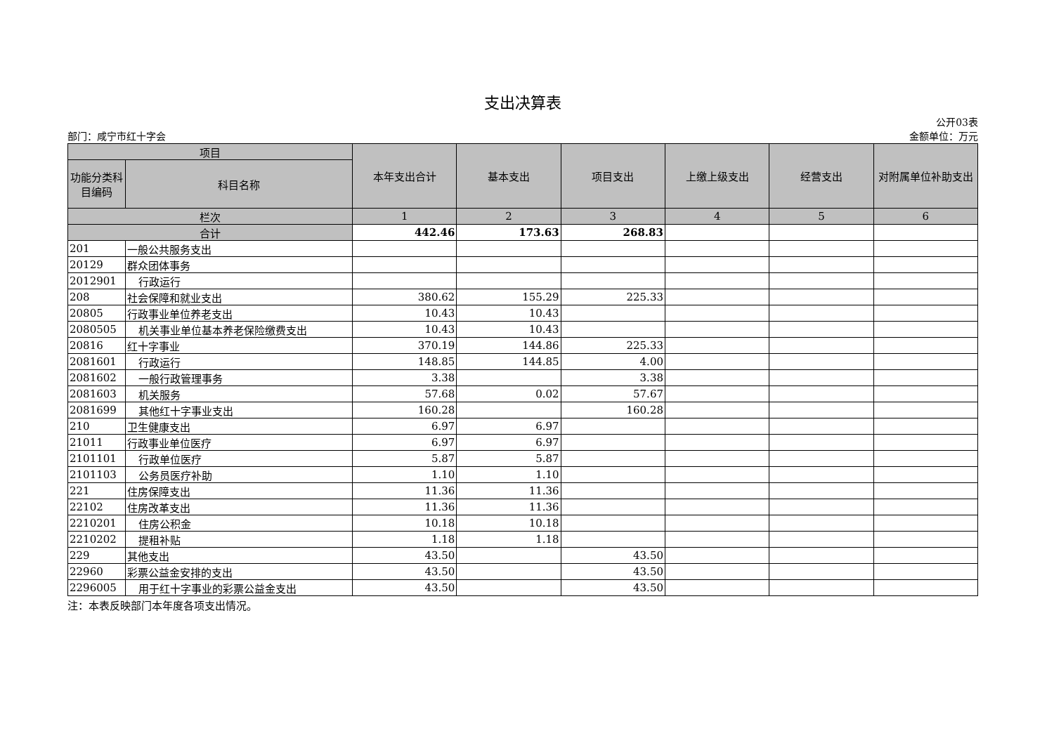支出决算表
公开03表
部门：咸宁市红十字会 金额单位：万元
| 项目 | | 本年支出合计 | 基本支出 | 项目支出 | 上缴上级支出 | 经营支出 | 对附属单位补助支出 |
| --- | --- | --- | --- | --- | --- | --- | --- |
| 功能分类科目编码 | 科目名称 | | | | | | |
| 栏次 | | 1 | 2 | 3 | 4 | 5 | 6 |
| 合计 | | 442.46 | 173.63 | 268.83 | | | |
| 201 | 一般公共服务支出 | | | | | | |
| 20129 | 群众团体事务 | | | | | | |
| 2012901 | 行政运行 | | | | | | |
| 208 | 社会保障和就业支出 | 380.62 | 155.29 | 225.33 | | | |
| 20805 | 行政事业单位养老支出 | 10.43 | 10.43 | | | | |
| 2080505 | 机关事业单位基本养老保险缴费支出 | 10.43 | 10.43 | | | | |
| 20816 | 红十字事业 | 370.19 | 144.86 | 225.33 | | | |
| 2081601 | 行政运行 | 148.85 | 144.85 | 4.00 | | | |
| 2081602 | 一般行政管理事务 | 3.38 | | 3.38 | | | |
| 2081603 | 机关服务 | 57.68 | 0.02 | 57.67 | | | |
| 2081699 | 其他红十字事业支出 | 160.28 | | 160.28 | | | |
| 210 | 卫生健康支出 | 6.97 | 6.97 | | | | |
| 21011 | 行政事业单位医疗 | 6.97 | 6.97 | | | | |
| 2101101 | 行政单位医疗 | 5.87 | 5.87 | | | | |
| 2101103 | 公务员医疗补助 | 1.10 | 1.10 | | | | |
| 221 | 住房保障支出 | 11.36 | 11.36 | | | | |
| 22102 | 住房改革支出 | 11.36 | 11.36 | | | | |
| 2210201 | 住房公积金 | 10.18 | 10.18 | | | | |
| 2210202 | 提租补贴 | 1.18 | 1.18 | | | | |
| 229 | 其他支出 | 43.50 | | 43.50 | | | |
| 22960 | 彩票公益金安排的支出 | 43.50 | | 43.50 | | | |
| 2296005 | 用于红十字事业的彩票公益金支出 | 43.50 | | 43.50 | | | |
注：本表反映部门本年度各项支出情况。